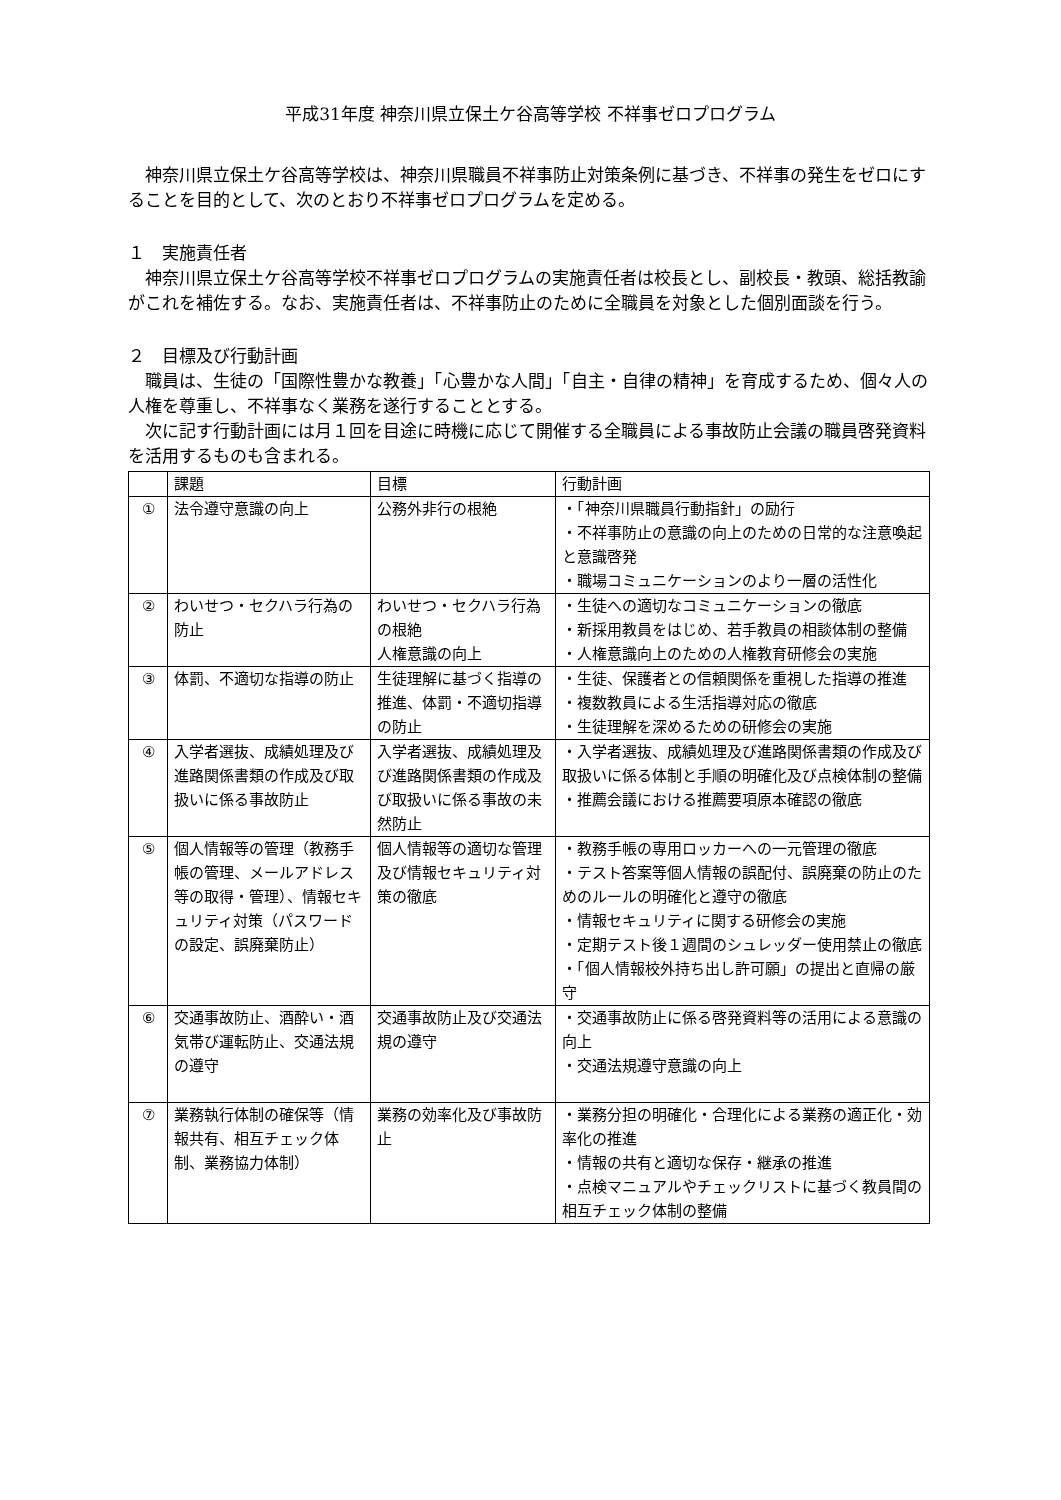平成31年度 神奈川県立保土ケ谷高等学校 不祥事ゼロプログラム
　神奈川県立保土ケ谷高等学校は、神奈川県職員不祥事防止対策条例に基づき、不祥事の発生をゼロにすることを目的として、次のとおり不祥事ゼロプログラムを定める。
１　実施責任者
　神奈川県立保土ケ谷高等学校不祥事ゼロプログラムの実施責任者は校長とし、副校長・教頭、総括教諭がこれを補佐する。なお、実施責任者は、不祥事防止のために全職員を対象とした個別面談を行う。
２　目標及び行動計画
　職員は、生徒の「国際性豊かな教養」「心豊かな人間」「自主・自律の精神」を育成するため、個々人の人権を尊重し、不祥事なく業務を遂行することとする。
　次に記す行動計画には月１回を目途に時機に応じて開催する全職員による事故防止会議の職員啓発資料を活用するものも含まれる。
| | 課題 | 目標 | 行動計画 |
| ① | 法令遵守意識の向上 | 公務外非行の根絶 | ・「神奈川県職員行動指針」の励行 ・不祥事防止の意識の向上のための日常的な注意喚起と意識啓発 ・職場コミュニケーションのより一層の活性化 |
| ② | わいせつ・セクハラ行為の防止 | わいせつ・セクハラ行為の根絶 人権意識の向上 | ・生徒への適切なコミュニケーションの徹底 ・新採用教員をはじめ、若手教員の相談体制の整備 ・人権意識向上のための人権教育研修会の実施 |
| ③ | 体罰、不適切な指導の防止 | 生徒理解に基づく指導の推進、体罰・不適切指導の防止 | ・生徒、保護者との信頼関係を重視した指導の推進 ・複数教員による生活指導対応の徹底 ・生徒理解を深めるための研修会の実施 |
| ④ | 入学者選抜、成績処理及び進路関係書類の作成及び取扱いに係る事故防止 | 入学者選抜、成績処理及び進路関係書類の作成及び取扱いに係る事故の未然防止 | ・入学者選抜、成績処理及び進路関係書類の作成及び取扱いに係る体制と手順の明確化及び点検体制の整備 ・推薦会議における推薦要項原本確認の徹底 |
| ⑤ | 個人情報等の管理（教務手帳の管理、メールアドレス等の取得・管理）、情報セキュリティ対策（パスワードの設定、誤廃棄防止） | 個人情報等の適切な管理及び情報セキュリティ対策の徹底 | ・教務手帳の専用ロッカーへの一元管理の徹底 ・テスト答案等個人情報の誤配付、誤廃棄の防止のためのルールの明確化と遵守の徹底 ・情報セキュリティに関する研修会の実施 ・定期テスト後１週間のシュレッダー使用禁止の徹底 ・「個人情報校外持ち出し許可願」の提出と直帰の厳守 |
| ⑥ | 交通事故防止、酒酔い・酒気帯び運転防止、交通法規の遵守 | 交通事故防止及び交通法規の遵守 | ・交通事故防止に係る啓発資料等の活用による意識の向上 ・交通法規遵守意識の向上 |
| ⑦ | 業務執行体制の確保等（情報共有、相互チェック体制、業務協力体制） | 業務の効率化及び事故防止 | ・業務分担の明確化・合理化による業務の適正化・効率化の推進 ・情報の共有と適切な保存・継承の推進 ・点検マニュアルやチェックリストに基づく教員間の相互チェック体制の整備 |